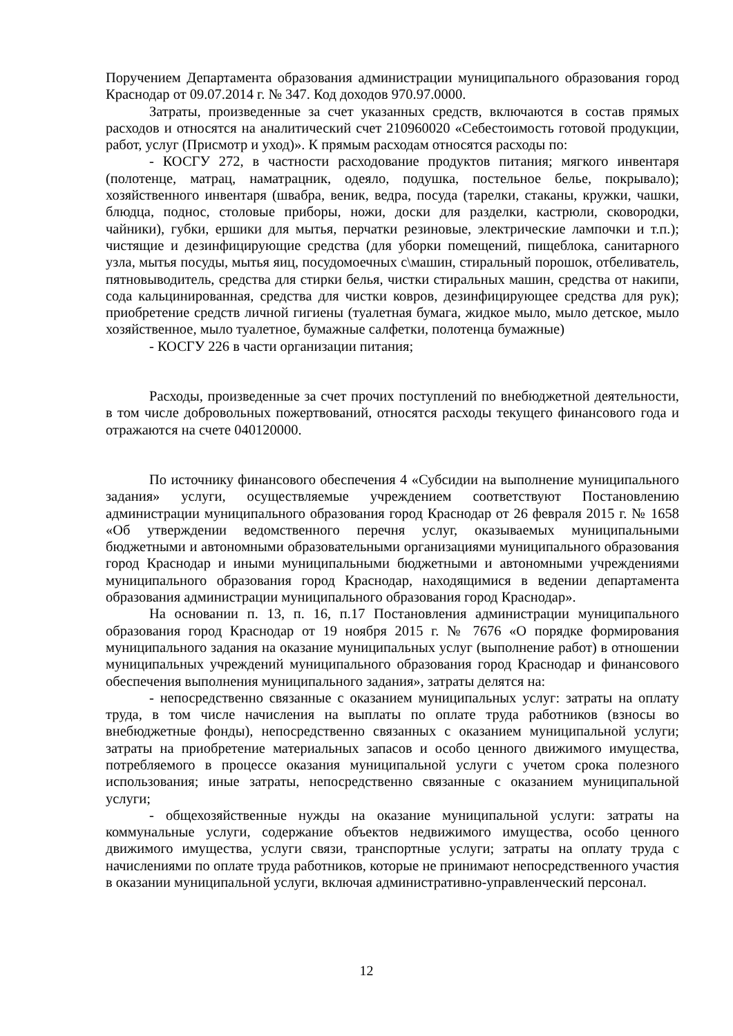Поручением Департамента образования администрации муниципального образования город Краснодар от 09.07.2014 г. № 347. Код доходов 970.97.0000.
Затраты, произведенные за счет указанных средств, включаются в состав прямых расходов и относятся на аналитический счет 210960020 «Себестоимость готовой продукции, работ, услуг (Присмотр и уход)». К прямым расходам относятся расходы по:
- КОСГУ 272, в частности расходование продуктов питания; мягкого инвентаря (полотенце, матрац, наматрацник, одеяло, подушка, постельное белье, покрывало); хозяйственного инвентаря (швабра, веник, ведра, посуда (тарелки, стаканы, кружки, чашки, блюдца, поднос, столовые приборы, ножи, доски для разделки, кастрюли, сковородки, чайники), губки, ершики для мытья, перчатки резиновые, электрические лампочки и т.п.); чистящие и дезинфицирующие средства (для уборки помещений, пищеблока, санитарного узла, мытья посуды, мытья яиц, посудомоечных с\машин, стиральный порошок, отбеливатель, пятновыводитель, средства для стирки белья, чистки стиральных машин, средства от накипи, сода кальцинированная, средства для чистки ковров, дезинфицирующее средства для рук); приобретение средств личной гигиены (туалетная бумага, жидкое мыло, мыло детское, мыло хозяйственное, мыло туалетное, бумажные салфетки, полотенца бумажные)
- КОСГУ 226 в части организации питания;
Расходы, произведенные за счет прочих поступлений по внебюджетной деятельности, в том числе добровольных пожертвований, относятся расходы текущего финансового года и отражаются на счете 040120000.
По источнику финансового обеспечения 4 «Субсидии на выполнение муниципального задания» услуги, осуществляемые учреждением соответствуют Постановлению администрации муниципального образования город Краснодар от 26 февраля 2015 г. № 1658 «Об утверждении ведомственного перечня услуг, оказываемых муниципальными бюджетными и автономными образовательными организациями муниципального образования город Краснодар и иными муниципальными бюджетными и автономными учреждениями муниципального образования город Краснодар, находящимися в ведении департамента образования администрации муниципального образования город Краснодар».
На основании п. 13, п. 16, п.17 Постановления администрации муниципального образования город Краснодар от 19 ноября 2015 г. № 7676 «О порядке формирования муниципального задания на оказание муниципальных услуг (выполнение работ) в отношении муниципальных учреждений муниципального образования город Краснодар и финансового обеспечения выполнения муниципального задания», затраты делятся на:
- непосредственно связанные с оказанием муниципальных услуг: затраты на оплату труда, в том числе начисления на выплаты по оплате труда работников (взносы во внебюджетные фонды), непосредственно связанных с оказанием муниципальной услуги; затраты на приобретение материальных запасов и особо ценного движимого имущества, потребляемого в процессе оказания муниципальной услуги с учетом срока полезного использования; иные затраты, непосредственно связанные с оказанием муниципальной услуги;
- общехозяйственные нужды на оказание муниципальной услуги: затраты на коммунальные услуги, содержание объектов недвижимого имущества, особо ценного движимого имущества, услуги связи, транспортные услуги; затраты на оплату труда с начислениями по оплате труда работников, которые не принимают непосредственного участия в оказании муниципальной услуги, включая административно-управленческий персонал.
12